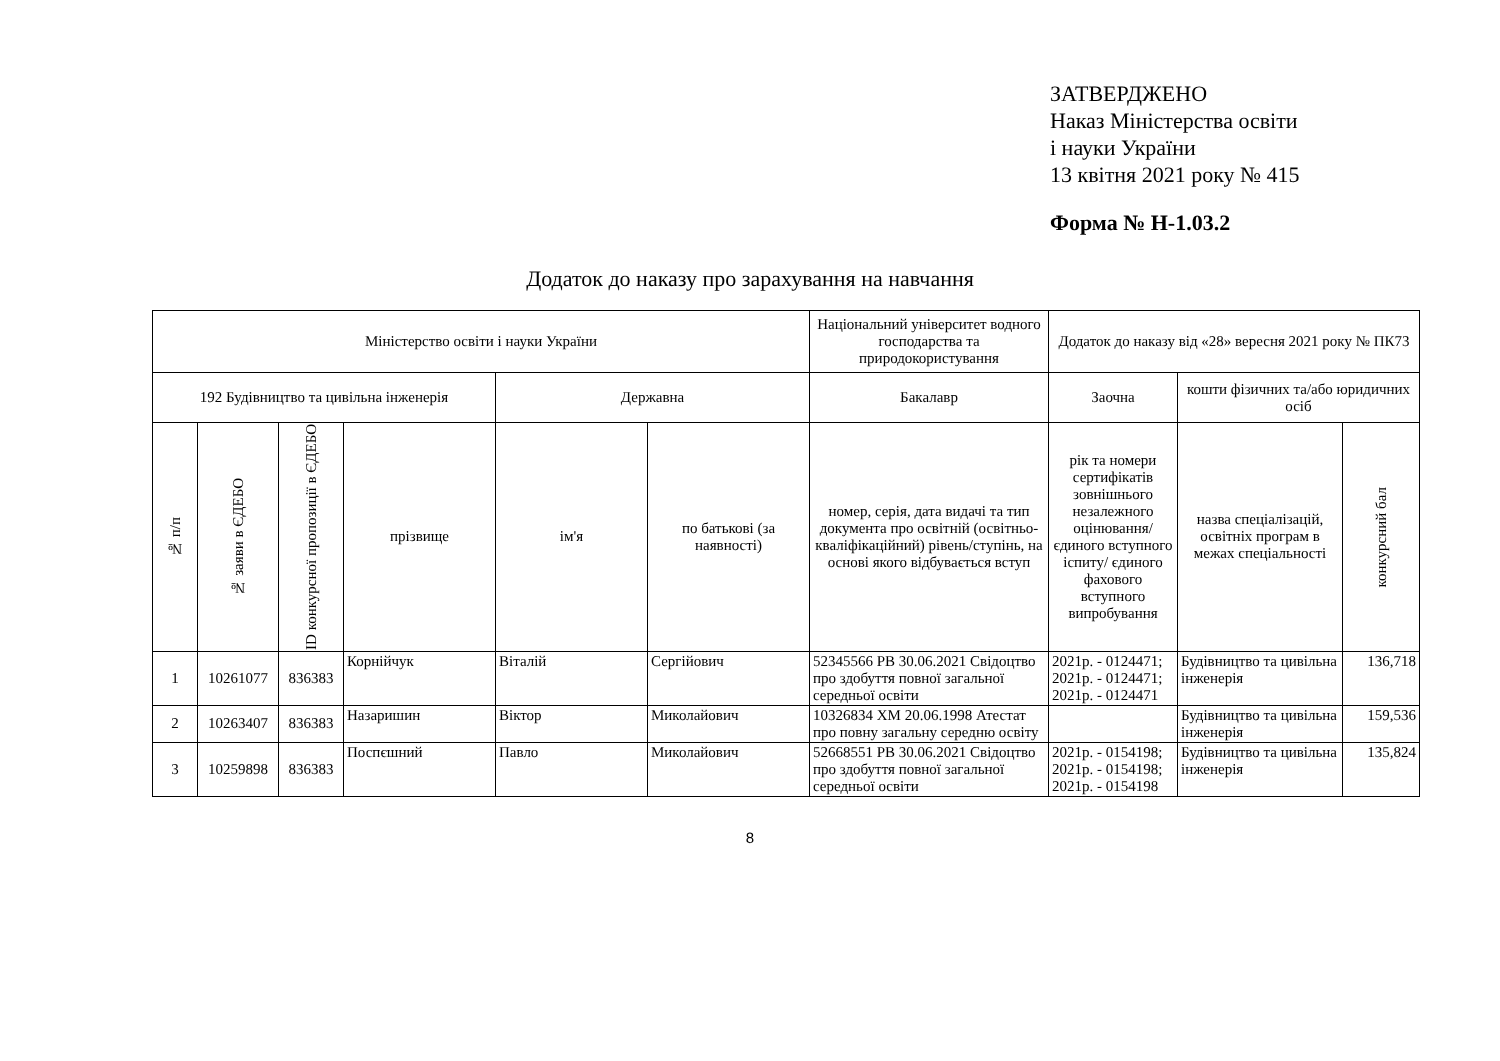ЗАТВЕРДЖЕНО
Наказ Міністерства освіти
і науки України
13 квітня 2021 року № 415
Форма № Н-1.03.2
Додаток до наказу про зарахування на навчання
| Міністерство освіти і науки України | | | | | | Національний університет водного господарства та природокористування | Додаток до наказу від «28» вересня 2021 року № ПК73 | | |
| --- | --- | --- | --- | --- | --- | --- | --- | --- | --- |
| 192 Будівництво та цивільна інженерія | | | | Державна | | Бакалавр | Заочна | кошти фізичних та/або юридичних осіб | |
| № п/п | № заяви в ЄДЕБО | ID конкурсної пропозиції в ЄДЕБО | прізвище | ім'я | по батькові (за наявності) | номер, серія, дата видачі та тип документа про освітній (освітньо-кваліфікаційний) рівень/ступінь, на основі якого відбувається вступ | рік та номери сертифікатів зовнішнього незалежного оцінювання/ єдиного вступного іспиту/ єдиного фахового вступного випробування | назва спеціалізацій, освітніх програм в межах спеціальності | конкурсний бал |
| 1 | 10261077 | 836383 | Корнійчук | Віталій | Сергійович | 52345566 РВ 30.06.2021 Свідоцтво про здобуття повної загальної середньої освіти | 2021р. - 0124471; 2021р. - 0124471; 2021р. - 0124471 | Будівництво та цивільна інженерія | 136,718 |
| 2 | 10263407 | 836383 | Назаришин | Віктор | Миколайович | 10326834 ХМ 20.06.1998 Атестат про повну загальну середню освіту | | Будівництво та цивільна інженерія | 159,536 |
| 3 | 10259898 | 836383 | Поспєшний | Павло | Миколайович | 52668551 РВ 30.06.2021 Свідоцтво про здобуття повної загальної середньої освіти | 2021р. - 0154198; 2021р. - 0154198; 2021р. - 0154198 | Будівництво та цивільна інженерія | 135,824 |
8